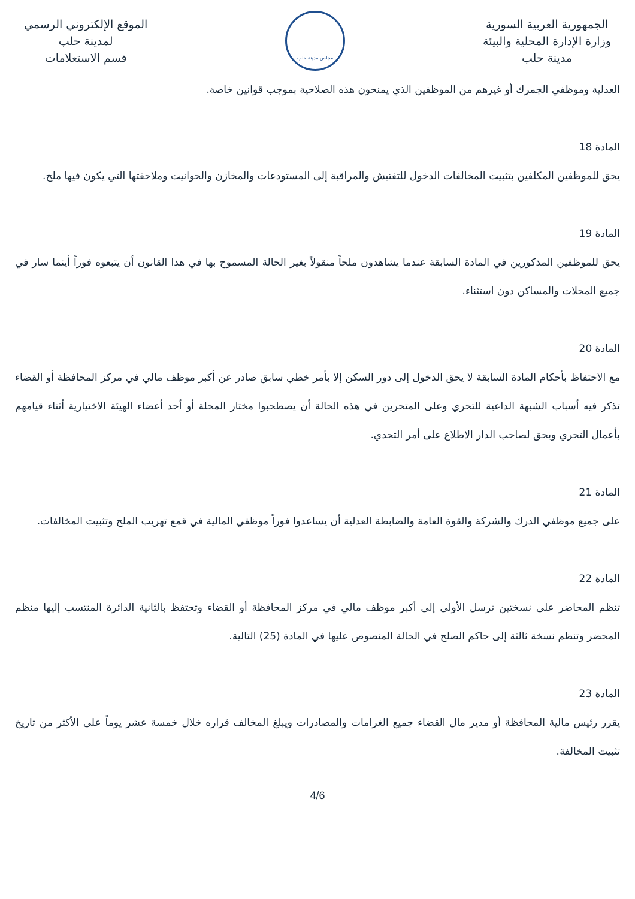الجمهورية العربية السورية
وزارة الإدارة المحلية والبيئة
مدينة حلب
مجلس مدينة حلب
الموقع الإلكتروني الرسمي
لمدينة حلب
قسم الاستعلامات
العدلية وموظفي الجمرك أو غيرهم من الموظفين الذي يمنحون هذه الصلاحية بموجب قوانين خاصة.
المادة 18
يحق للموظفين المكلفين بتثبيت المخالفات الدخول للتفتيش والمراقبة إلى المستودعات والمخازن والحوانيت وملاحقتها التي يكون فيها ملح.
المادة 19
يحق للموظفين المذكورين في المادة السابقة عندما يشاهدون ملحاً منقولاً بغير الحالة المسموح بها في هذا القانون أن يتبعوه فوراً أينما سار في جميع المحلات والمساكن دون استثناء.
المادة 20
مع الاحتفاظ بأحكام المادة السابقة لا يحق الدخول إلى دور السكن إلا بأمر خطي سابق صادر عن أكبر موظف مالي في مركز المحافظة أو القضاء تذكر فيه أسباب الشبهة الداعية للتحري وعلى المتحرين في هذه الحالة أن يصطحبوا مختار المحلة أو أحد أعضاء الهيئة الاختيارية أثناء قيامهم بأعمال التحري ويحق لصاحب الدار الاطلاع على أمر التحدي.
المادة 21
على جميع موظفي الدرك والشركة والقوة العامة والضابطة العدلية أن يساعدوا فوراً موظفي المالية في قمع تهريب الملح وتثبيت المخالفات.
المادة 22
تنظم المحاضر على نسختين ترسل الأولى إلى أكبر موظف مالي في مركز المحافظة أو القضاء وتحتفظ بالثانية الدائرة المنتسب إليها منظم المحضر وتنظم نسخة ثالثة إلى حاكم الصلح في الحالة المنصوص عليها في المادة (25) التالية.
المادة 23
يقرر رئيس مالية المحافظة أو مدير مال القضاء جميع الغرامات والمصادرات ويبلغ المخالف قراره خلال خمسة عشر يوماً على الأكثر من تاريخ تثبيت المخالفة.
4/6